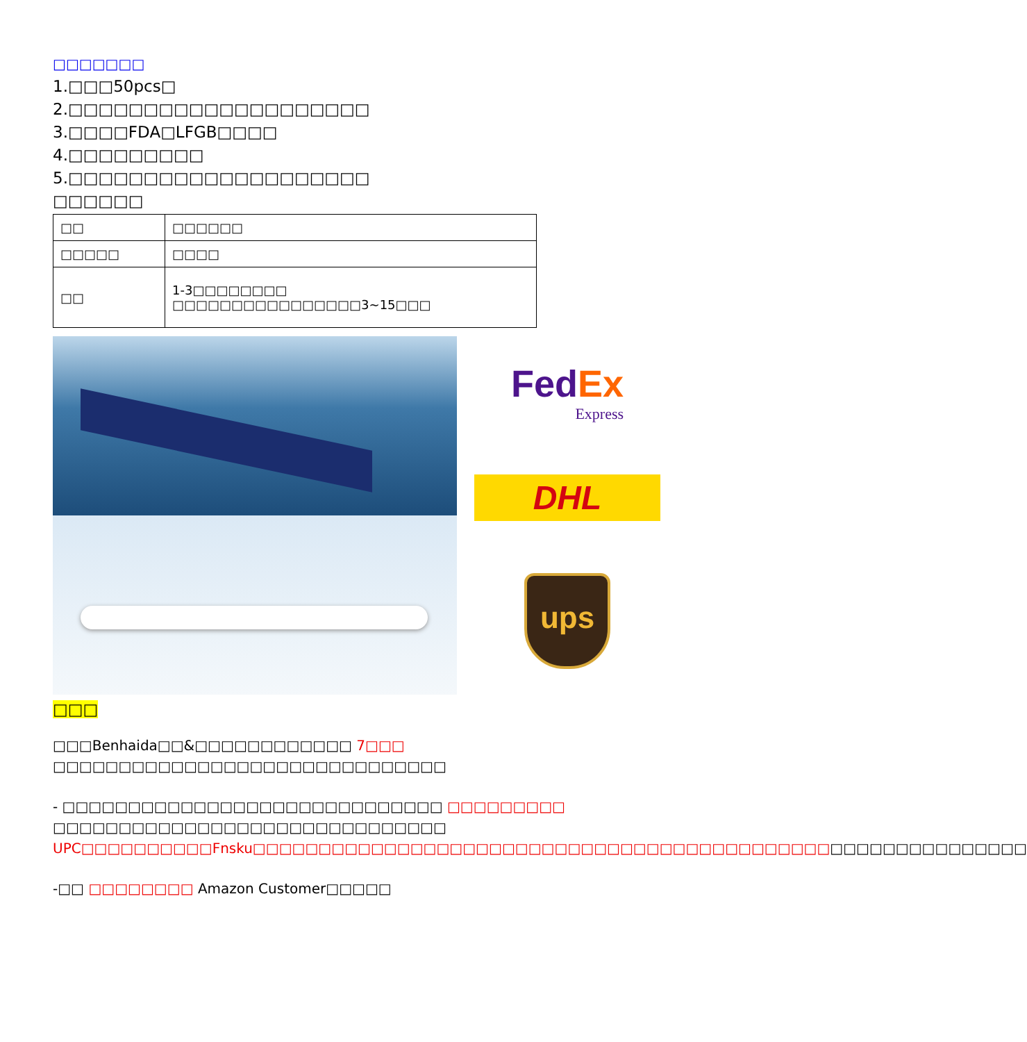□□□□□□□
1.□□□50pcs□
2.□□□□□□□□□□□□□□□□□□□□
3.□□□□FDA□LFGB□□□□
4.□□□□□□□□□
5.□□□□□□□□□□□□□□□□□□□□
□□□□□□
| □□ | □□□□□□ |
| □□□□□ | □□□□ |
| □□ | 1-3□□□□□□□□ □□□□□□□□□□□□□□□□3~15□□□ |
Fed Ex
Express
DHL
ups
□□□
□□□Benhaida□□&□□□□□□□□□□□□ 7□□□ □□□□□□□□□□□□□□□□□□□□□□□□□□□□□□
- □□□□□□□□□□□□□□□□□□□□□□□□□□□□□ □□□□□□□□□ □□□□□□□□□□□□□□□□□□□□□□□□□□□□□□ UPC□□□□□□□□□□Fnsku□□□□□□□□□□□□□□□□□□□□□□□□□□□□□□□□□□□□□□□□□□□□□□□□□□□□□□□□□□□
-□□ □□□□□□□□ Amazon Customer□□□□□